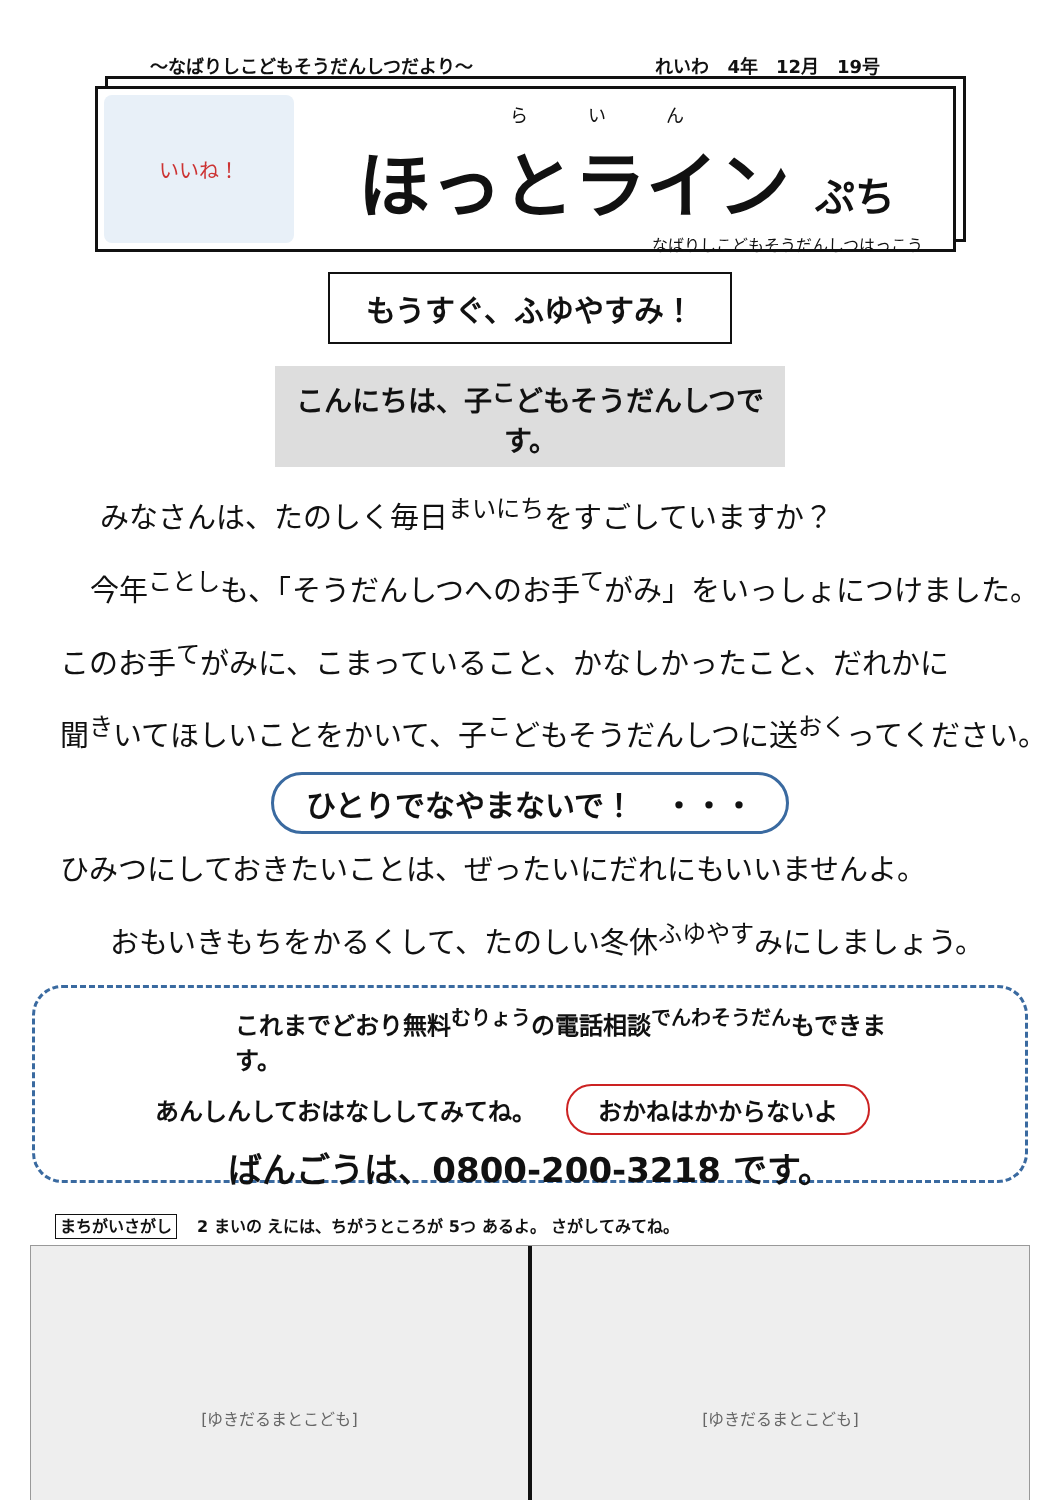～なばりしこどもそうだんしつだより～ れいわ　4年　12月　19号
いいね！
らいん
ほっとライン ぷち
なばりしこどもそうだんしつはっこう
もうすぐ、ふゆやすみ！
こんにちは、子<sup>こ</sup>どもそうだんしつです。
みなさんは、たのしく毎日<sup>まいにち</sup>をすごしていますか？
今年<sup>ことし</sup>も、「そうだんしつへのお手<sup>て</sup>がみ」をいっしょにつけました。
このお手<sup>て</sup>がみに、こまっていること、かなしかったこと、だれかに
聞<sup>き</sup>いてほしいことをかいて、子<sup>こ</sup>どもそうだんしつに送<sup>おく</sup>ってください。
ひとりでなやまないで！　・・・
ひみつにしておきたいことは、ぜったいにだれにもいいませんよ。
おもいきもちをかるくして、たのしい冬休<sup>ふゆやす</sup>みにしましょう。
これまでどおり無料<sup>むりょう</sup>の電話相談<sup>でんわそうだん</sup>もできます。
あんしんしておはなししてみてね。 おかねはかからないよ
ばんごうは、0800-200-3218 です。
まちがいさがし 2 まいの えには、ちがうところが 5つ あるよ。 さがしてみてね。
[ゆきだるまとこども] [ゆきだるまとこども]